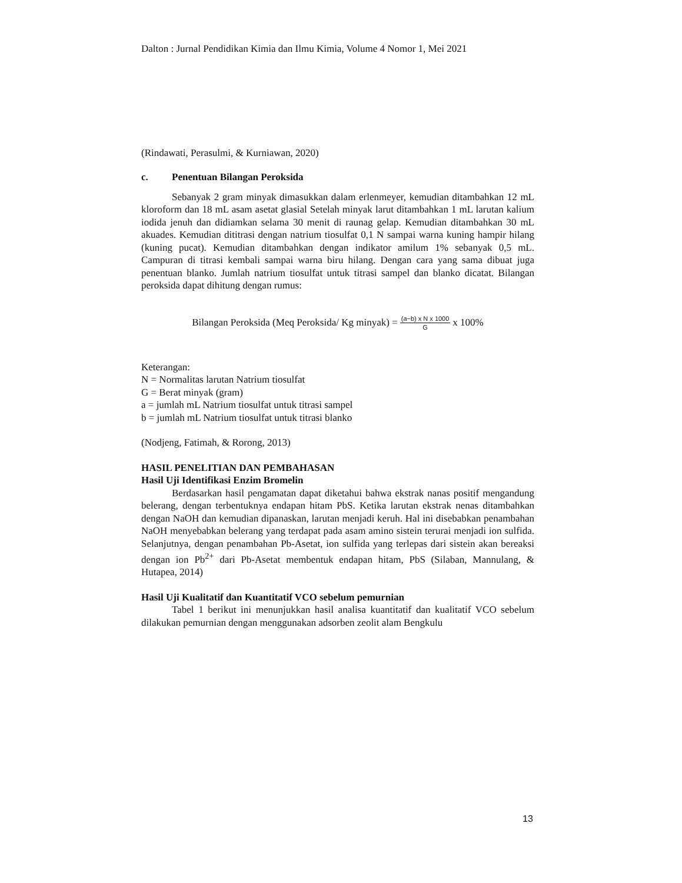Dalton : Jurnal Pendidikan Kimia dan Ilmu Kimia, Volume 4 Nomor 1, Mei 2021
(Rindawati, Perasulmi, & Kurniawan, 2020)
c. Penentuan Bilangan Peroksida
Sebanyak 2 gram minyak dimasukkan dalam erlenmeyer, kemudian ditambahkan 12 mL kloroform dan 18 mL asam asetat glasial Setelah minyak larut ditambahkan 1 mL larutan kalium iodida jenuh dan didiamkan selama 30 menit di raunag gelap. Kemudian ditambahkan 30 mL akuades. Kemudian dititrasi dengan natrium tiosulfat 0,1 N sampai warna kuning hampir hilang (kuning pucat). Kemudian ditambahkan dengan indikator amilum 1% sebanyak 0,5 mL. Campuran di titrasi kembali sampai warna biru hilang. Dengan cara yang sama dibuat juga penentuan blanko. Jumlah natrium tiosulfat untuk titrasi sampel dan blanko dicatat. Bilangan peroksida dapat dihitung dengan rumus:
Bilangan Peroksida (Meq Peroksida/ Kg minyak) = (a−b) x N x 1000 G x 100%
Keterangan:
N = Normalitas larutan Natrium tiosulfat
G = Berat minyak (gram)
a = jumlah mL Natrium tiosulfat untuk titrasi sampel
b = jumlah mL Natrium tiosulfat untuk titrasi blanko
(Nodjeng, Fatimah, & Rorong, 2013)
HASIL PENELITIAN DAN PEMBAHASAN
Hasil Uji Identifikasi Enzim Bromelin
Berdasarkan hasil pengamatan dapat diketahui bahwa ekstrak nanas positif mengandung belerang, dengan terbentuknya endapan hitam PbS. Ketika larutan ekstrak nenas ditambahkan dengan NaOH dan kemudian dipanaskan, larutan menjadi keruh. Hal ini disebabkan penambahan NaOH menyebabkan belerang yang terdapat pada asam amino sistein terurai menjadi ion sulfida. Selanjutnya, dengan penambahan Pb-Asetat, ion sulfida yang terlepas dari sistein akan bereaksi dengan ion Pb<sup>2+</sup> dari Pb-Asetat membentuk endapan hitam, PbS (Silaban, Mannulang, & Hutapea, 2014)
Hasil Uji Kualitatif dan Kuantitatif VCO sebelum pemurnian
Tabel 1 berikut ini menunjukkan hasil analisa kuantitatif dan kualitatif VCO sebelum dilakukan pemurnian dengan menggunakan adsorben zeolit alam Bengkulu
13